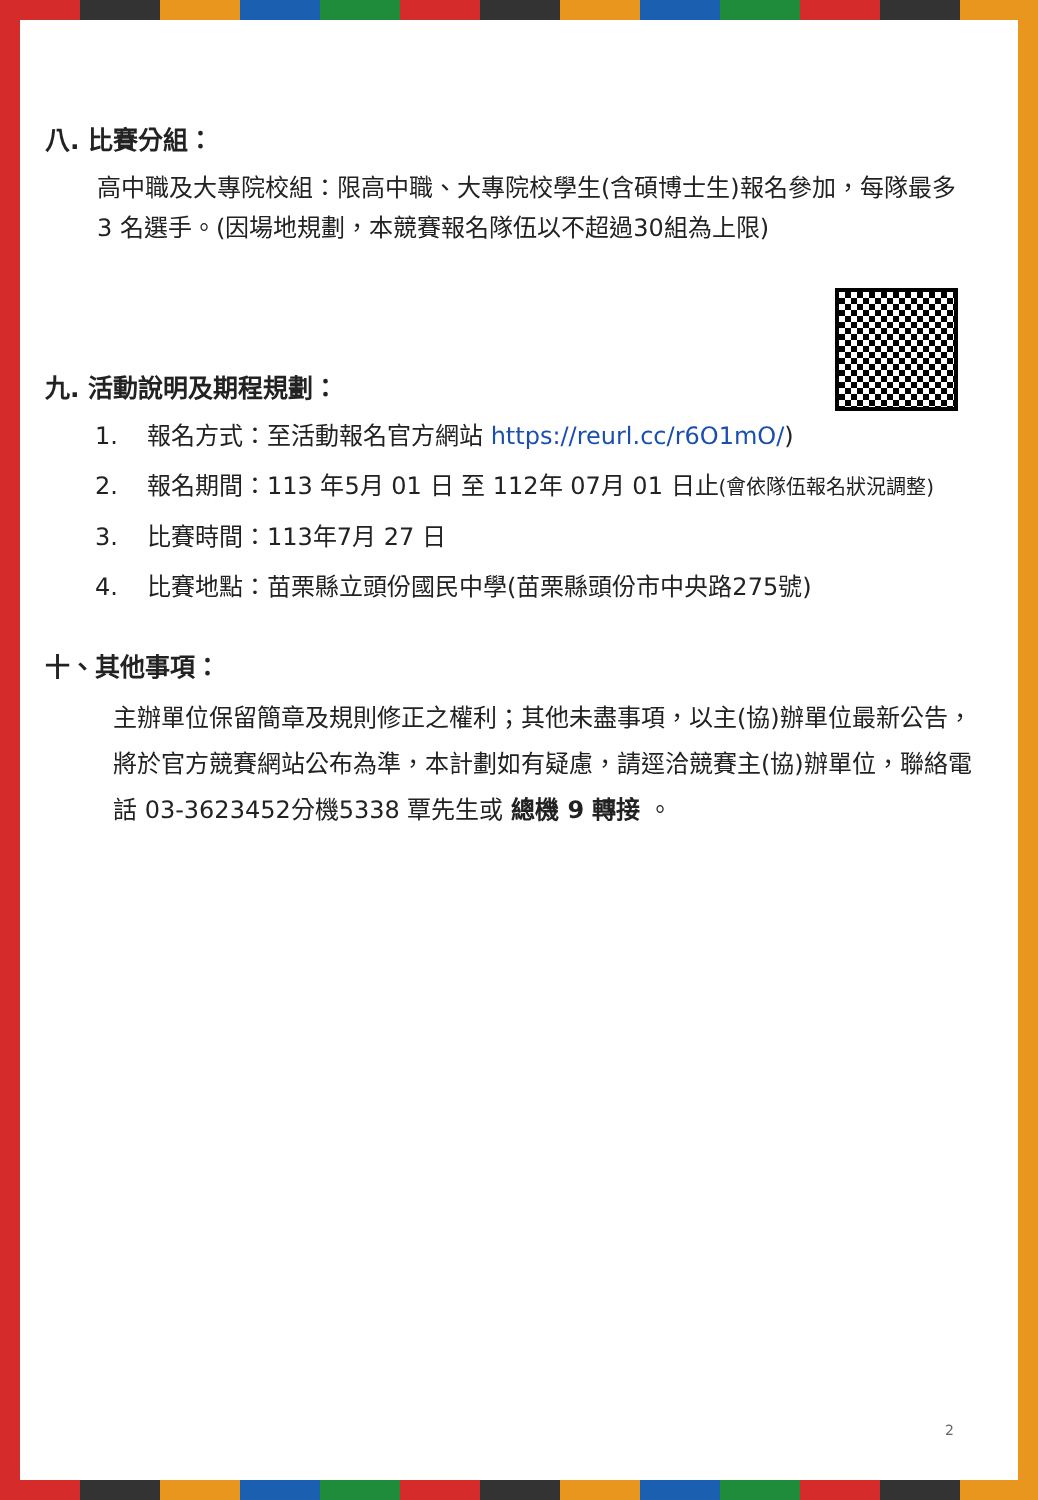八. 比賽分組：
高中職及大專院校組：限高中職、大專院校學生(含碩博士生)報名參加，每隊最多 3 名選手。(因場地規劃，本競賽報名隊伍以不超過30組為上限)
九. 活動說明及期程規劃：
1. 報名方式：至活動報名官方網站 https://reurl.cc/r6O1mO/)
2. 報名期間：113 年5月 01 日 至 112年 07月 01 日止(會依隊伍報名狀況調整)
3. 比賽時間：113年7月 27 日
4. 比賽地點：苗栗縣立頭份國民中學(苗栗縣頭份市中央路275號)
十、其他事項：
主辦單位保留簡章及規則修正之權利；其他未盡事項，以主(協)辦單位最新公告，將於官方競賽網站公布為準，本計劃如有疑慮，請逕洽競賽主(協)辦單位，聯絡電話 03-3623452分機5338 覃先生或 總機 9 轉接 。
2